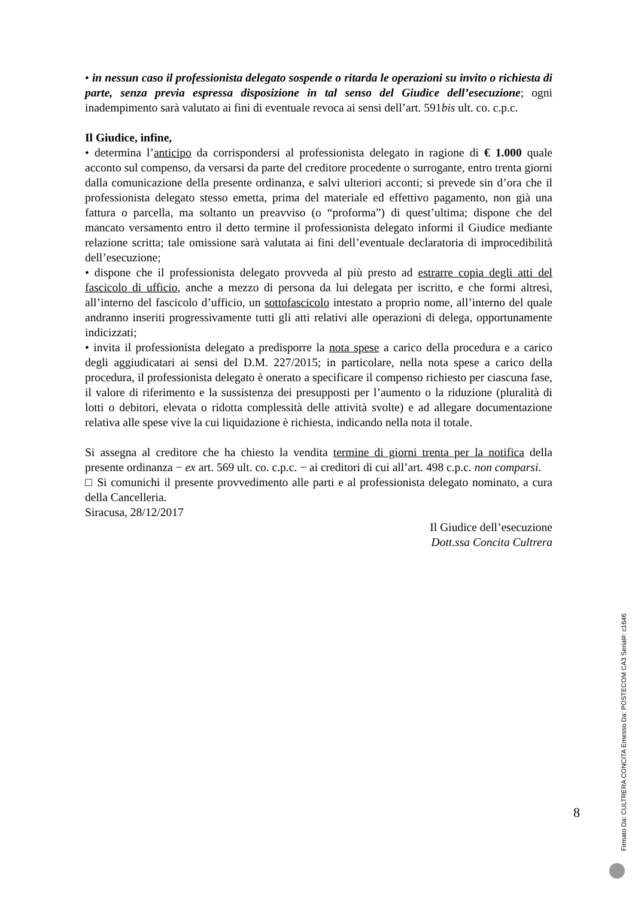• in nessun caso il professionista delegato sospende o ritarda le operazioni su invito o richiesta di parte, senza previa espressa disposizione in tal senso del Giudice dell’esecuzione; ogni inadempimento sarà valutato ai fini di eventuale revoca ai sensi dell’art. 591bis ult. co. c.p.c.
Il Giudice, infine,
• determina l’anticipo da corrispondersi al professionista delegato in ragione di € 1.000 quale acconto sul compenso, da versarsi da parte del creditore procedente o surrogante, entro trenta giorni dalla comunicazione della presente ordinanza, e salvi ulteriori acconti; si prevede sin d’ora che il professionista delegato stesso emetta, prima del materiale ed effettivo pagamento, non già una fattura o parcella, ma soltanto un preavviso (o “proforma”) di quest’ultima; dispone che del mancato versamento entro il detto termine il professionista delegato informi il Giudice mediante relazione scritta; tale omissione sarà valutata ai fini dell’eventuale declaratoria di improcedibilità dell’esecuzione;
• dispone che il professionista delegato provveda al più presto ad estrarre copia degli atti del fascicolo di ufficio, anche a mezzo di persona da lui delegata per iscritto, e che formi altresì, all’interno del fascicolo d’ufficio, un sottofascicolo intestato a proprio nome, all’interno del quale andranno inseriti progressivamente tutti gli atti relativi alle operazioni di delega, opportunamente indicizzati;
• invita il professionista delegato a predisporre la nota spese a carico della procedura e a carico degli aggiudicatari ai sensi del D.M. 227/2015; in particolare, nella nota spese a carico della procedura, il professionista delegato è onerato a specificare il compenso richiesto per ciascuna fase, il valore di riferimento e la sussistenza dei presupposti per l’aumento o la riduzione (pluralità di lotti o debitori, elevata o ridotta complessità delle attività svolte) e ad allegare documentazione relativa alle spese vive la cui liquidazione è richiesta, indicando nella nota il totale.
Si assegna al creditore che ha chiesto la vendita termine di giorni trenta per la notifica della presente ordinanza − ex art. 569 ult. co. c.p.c. − ai creditori di cui all’art. 498 c.p.c. non comparsi.
□ Si comunichi il presente provvedimento alle parti e al professionista delegato nominato, a cura della Cancelleria.
Siracusa, 28/12/2017
Il Giudice dell’esecuzione
Dott.ssa Concita Cultrera
8
Firmato Da: CULTRERA CONCITA Emesso Da: POSTECOM CA3 Serial#: c1646